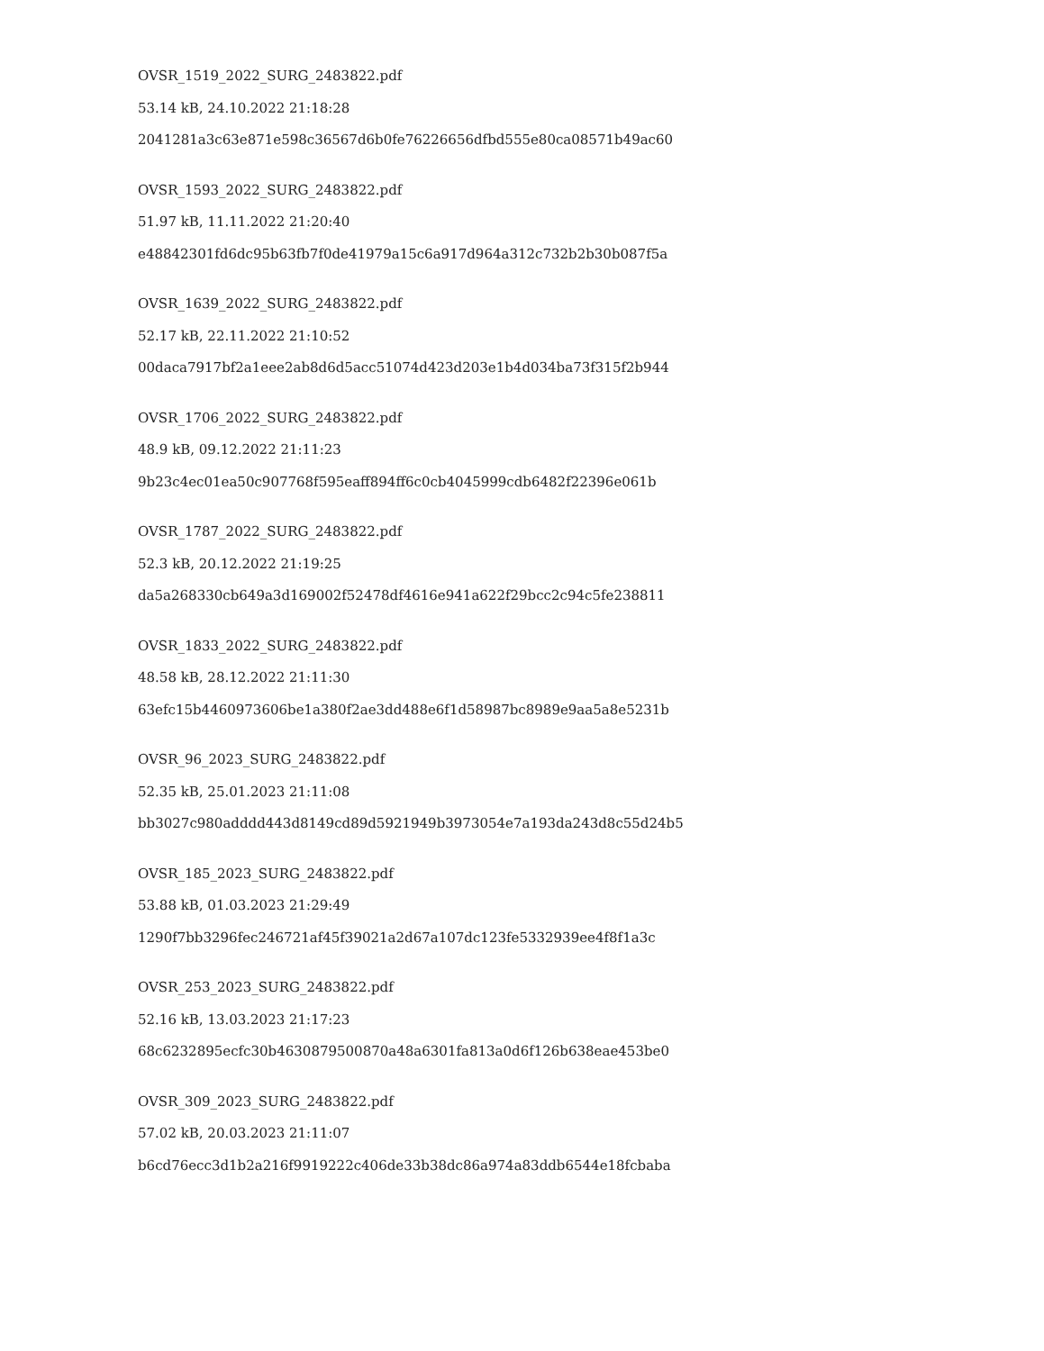OVSR_1519_2022_SURG_2483822.pdf
53.14 kB, 24.10.2022 21:18:28
2041281a3c63e871e598c36567d6b0fe76226656dfbd555e80ca08571b49ac60
OVSR_1593_2022_SURG_2483822.pdf
51.97 kB, 11.11.2022 21:20:40
e48842301fd6dc95b63fb7f0de41979a15c6a917d964a312c732b2b30b087f5a
OVSR_1639_2022_SURG_2483822.pdf
52.17 kB, 22.11.2022 21:10:52
00daca7917bf2a1eee2ab8d6d5acc51074d423d203e1b4d034ba73f315f2b944
OVSR_1706_2022_SURG_2483822.pdf
48.9 kB, 09.12.2022 21:11:23
9b23c4ec01ea50c907768f595eaff894ff6c0cb4045999cdb6482f22396e061b
OVSR_1787_2022_SURG_2483822.pdf
52.3 kB, 20.12.2022 21:19:25
da5a268330cb649a3d169002f52478df4616e941a622f29bcc2c94c5fe238811
OVSR_1833_2022_SURG_2483822.pdf
48.58 kB, 28.12.2022 21:11:30
63efc15b4460973606be1a380f2ae3dd488e6f1d58987bc8989e9aa5a8e5231b
OVSR_96_2023_SURG_2483822.pdf
52.35 kB, 25.01.2023 21:11:08
bb3027c980adddd443d8149cd89d5921949b3973054e7a193da243d8c55d24b5
OVSR_185_2023_SURG_2483822.pdf
53.88 kB, 01.03.2023 21:29:49
1290f7bb3296fec246721af45f39021a2d67a107dc123fe5332939ee4f8f1a3c
OVSR_253_2023_SURG_2483822.pdf
52.16 kB, 13.03.2023 21:17:23
68c6232895ecfc30b4630879500870a48a6301fa813a0d6f126b638eae453be0
OVSR_309_2023_SURG_2483822.pdf
57.02 kB, 20.03.2023 21:11:07
b6cd76ecc3d1b2a216f9919222c406de33b38dc86a974a83ddb6544e18fcbaba